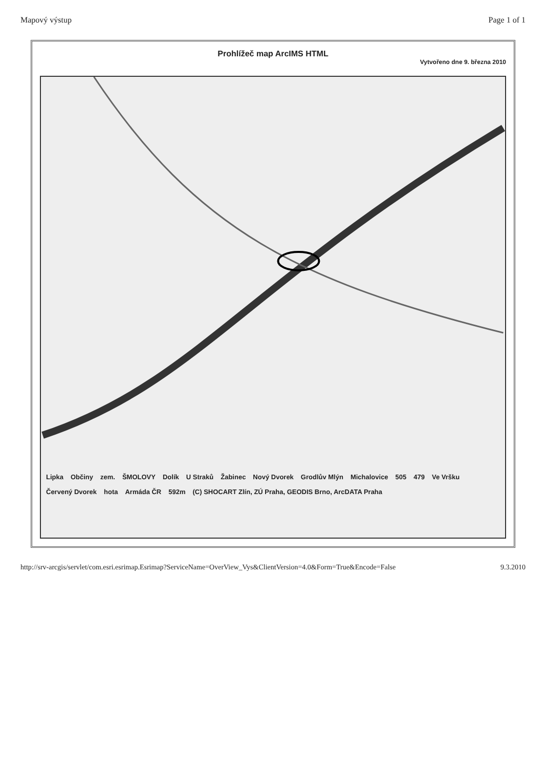Mapový výstup Page 1 of 1
Prohlížeč map ArcIMS HTML
Vytvořeno dne 9. března 2010
Lipka Občiny zem. ŠMOLOVY Dolík U Straků Žabinec Nový Dvorek Grodlův Mlýn Michalovice 505 479 Ve Vršku Červený Dvorek hota Armáda ČR 592m (C) SHOCART Zlín, ZÚ Praha, GEODIS Brno, ArcDATA Praha
http://srv-arcgis/servlet/com.esri.esrimap.Esrimap?ServiceName=OverView_Vys&ClientVersion=4.0&Form=True&Encode=False 9.3.2010